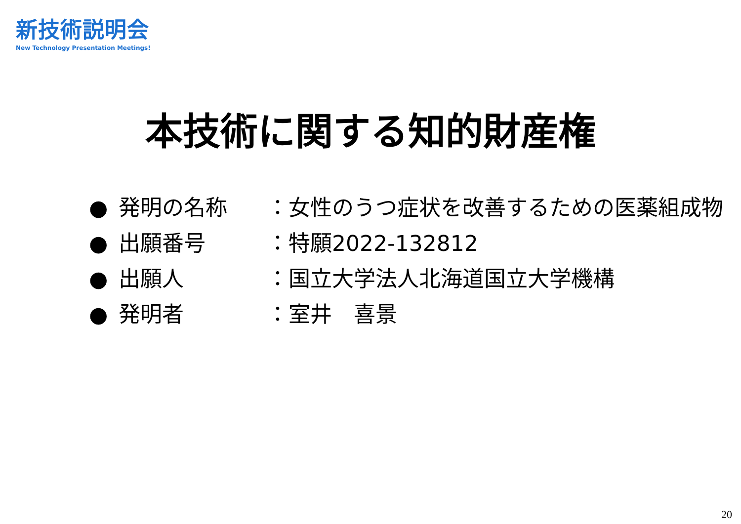新技術説明会
New Technology Presentation Meetings!
本技術に関する知的財産権
● 発明の名称 ：女性のうつ症状を改善するための医薬組成物
● 出願番号 ：特願2022-132812
● 出願人 ：国立大学法人北海道国立大学機構
● 発明者 ：室井　喜景
20